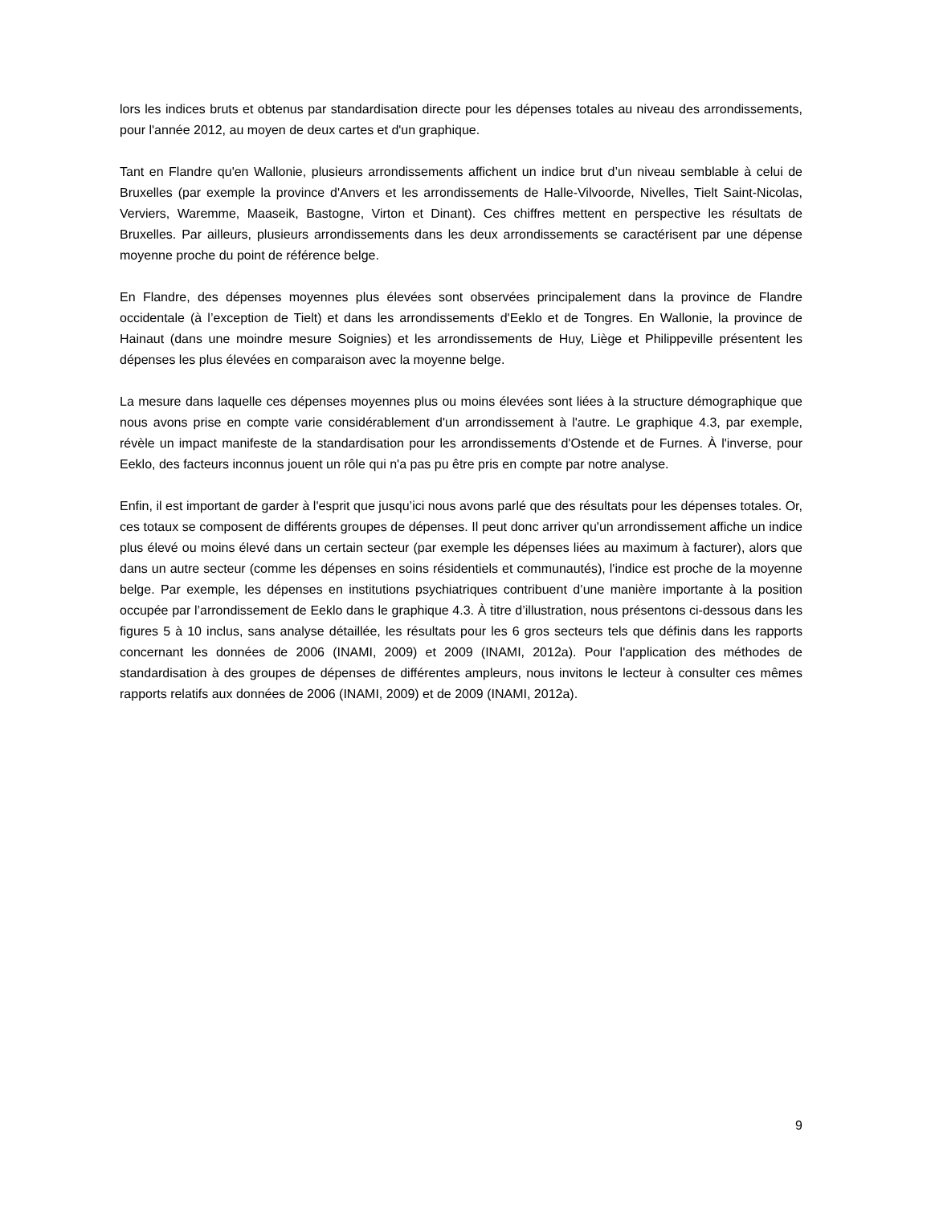lors les indices bruts et obtenus par standardisation directe pour les dépenses totales au niveau des arrondissements, pour l'année 2012, au moyen de deux cartes et d'un graphique.
Tant en Flandre qu'en Wallonie, plusieurs arrondissements affichent un indice brut d’un niveau semblable à celui de Bruxelles (par exemple la province d'Anvers et les arrondissements de Halle-Vilvoorde, Nivelles, Tielt Saint-Nicolas, Verviers, Waremme, Maaseik, Bastogne, Virton et Dinant). Ces chiffres mettent en perspective les résultats de Bruxelles. Par ailleurs, plusieurs arrondissements dans les deux arrondissements se caractérisent par une dépense moyenne proche du point de référence belge.
En Flandre, des dépenses moyennes plus élevées sont observées principalement dans la province de Flandre occidentale (à l’exception de Tielt) et dans les arrondissements d'Eeklo et de Tongres. En Wallonie, la province de Hainaut (dans une moindre mesure Soignies) et les arrondissements de Huy, Liège et Philippeville présentent les dépenses les plus élevées en comparaison avec la moyenne belge.
La mesure dans laquelle ces dépenses moyennes plus ou moins élevées sont liées à la structure démographique que nous avons prise en compte varie considérablement d'un arrondissement à l'autre. Le graphique 4.3, par exemple, révèle un impact manifeste de la standardisation pour les arrondissements d'Ostende et de Furnes. À l'inverse, pour Eeklo, des facteurs inconnus jouent un rôle qui n'a pas pu être pris en compte par notre analyse.
Enfin, il est important de garder à l'esprit que jusqu’ici nous avons parlé que des résultats pour les dépenses totales. Or, ces totaux se composent de différents groupes de dépenses. Il peut donc arriver qu'un arrondissement affiche un indice plus élevé ou moins élevé dans un certain secteur (par exemple les dépenses liées au maximum à facturer), alors que dans un autre secteur (comme les dépenses en soins résidentiels et communautés), l'indice est proche de la moyenne belge. Par exemple, les dépenses en institutions psychiatriques contribuent d’une manière importante à la position occupée par l’arrondissement de Eeklo dans le graphique 4.3. À titre d’illustration, nous présentons ci-dessous dans les figures 5 à 10 inclus, sans analyse détaillée, les résultats pour les 6 gros secteurs tels que définis dans les rapports concernant les données de 2006 (INAMI, 2009) et 2009 (INAMI, 2012a). Pour l'application des méthodes de standardisation à des groupes de dépenses de différentes ampleurs, nous invitons le lecteur à consulter ces mêmes rapports relatifs aux données de 2006 (INAMI, 2009) et de 2009 (INAMI, 2012a).
9